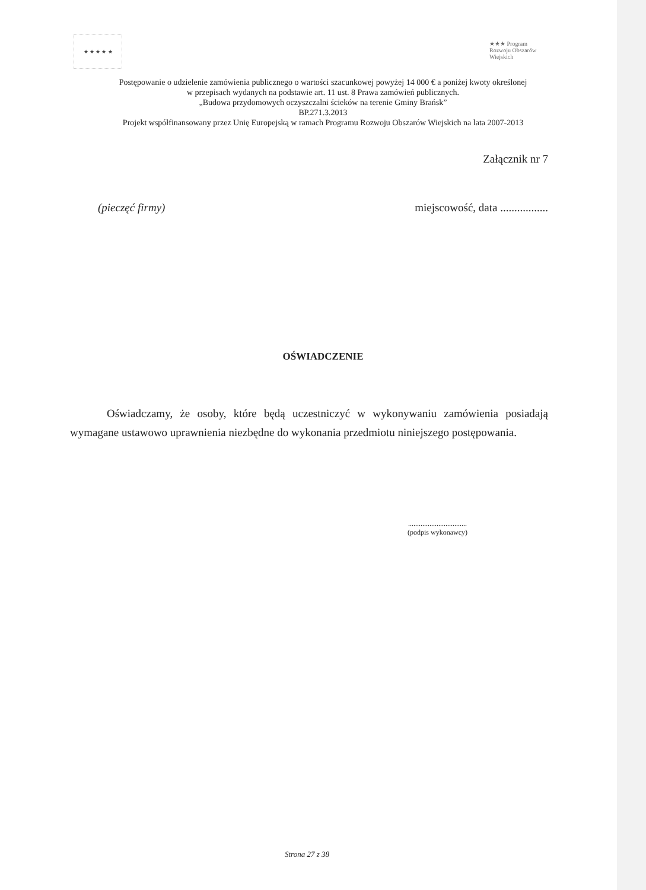★ ★ ★ ★ ★
★★★ Program Rozwoju Obszarów Wiejskich
Postępowanie o udzielenie zamówienia publicznego o wartości szacunkowej powyżej 14 000 € a poniżej kwoty określonej
w przepisach wydanych na podstawie art. 11 ust. 8 Prawa zamówień publicznych.
„Budowa przydomowych oczyszczalni ścieków na terenie Gminy Brańsk”
BP.271.3.2013
Projekt współfinansowany przez Unię Europejską w ramach Programu Rozwoju Obszarów Wiejskich na lata 2007-2013
Załącznik nr 7
(pieczęć firmy) miejscowość, data .................
OŚWIADCZENIE
Oświadczamy, że osoby, które będą uczestniczyć w wykonywaniu zamówienia posiadają wymagane ustawowo uprawnienia niezbędne do wykonania przedmiotu niniejszego postępowania.
.................................
(podpis wykonawcy)
Strona 27 z 38